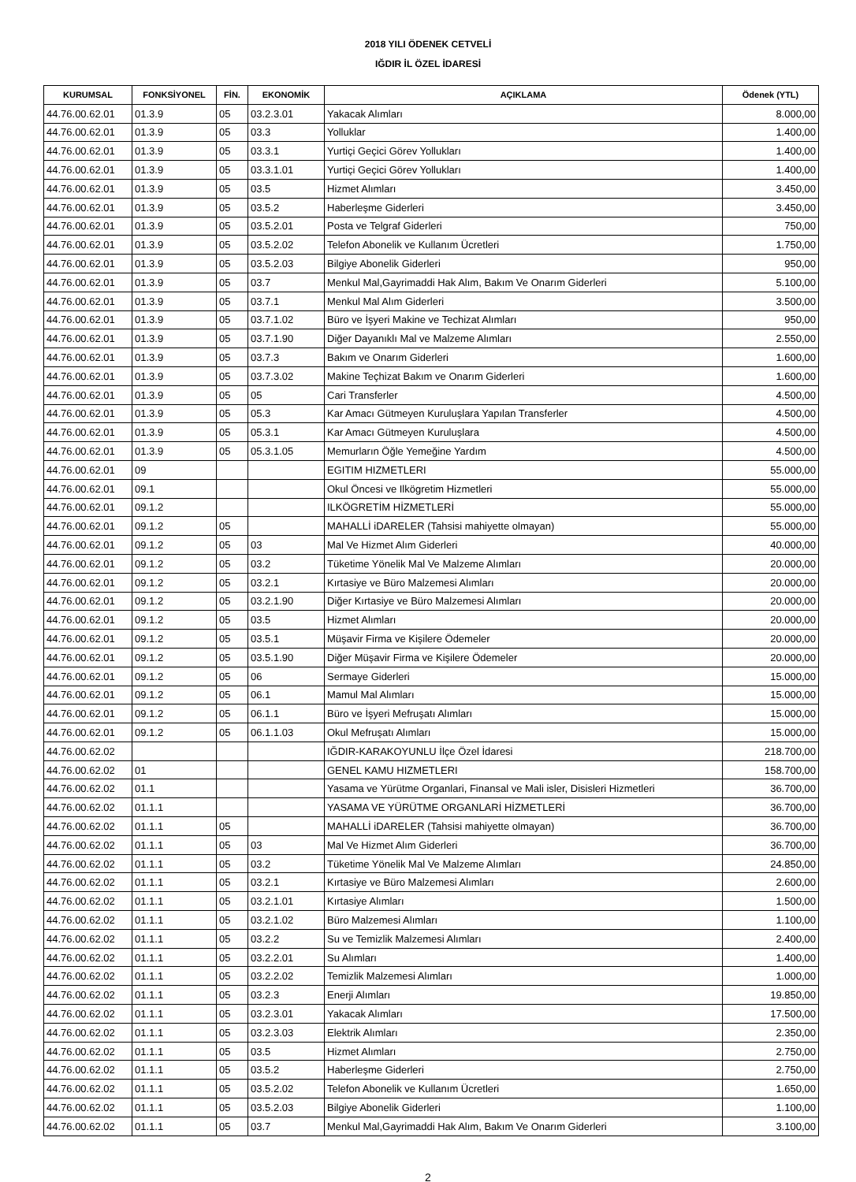2018 YILI ÖDENEK CETVELİ
IĞDIR İL ÖZEL İDARESİ
| KURUMSAL | FONKSİYONEL | FİN. | EKONOMİK | AÇIKLAMA | Ödenek (YTL) |
| --- | --- | --- | --- | --- | --- |
| 44.76.00.62.01 | 01.3.9 | 05 | 03.2.3.01 | Yakacak Alımları | 8.000,00 |
| 44.76.00.62.01 | 01.3.9 | 05 | 03.3 | Yolluklar | 1.400,00 |
| 44.76.00.62.01 | 01.3.9 | 05 | 03.3.1 | Yurtiçi Geçici Görev Yollukları | 1.400,00 |
| 44.76.00.62.01 | 01.3.9 | 05 | 03.3.1.01 | Yurtiçi Geçici Görev Yollukları | 1.400,00 |
| 44.76.00.62.01 | 01.3.9 | 05 | 03.5 | Hizmet Alımları | 3.450,00 |
| 44.76.00.62.01 | 01.3.9 | 05 | 03.5.2 | Haberleşme Giderleri | 3.450,00 |
| 44.76.00.62.01 | 01.3.9 | 05 | 03.5.2.01 | Posta ve Telgraf Giderleri | 750,00 |
| 44.76.00.62.01 | 01.3.9 | 05 | 03.5.2.02 | Telefon Abonelik ve Kullanım Ücretleri | 1.750,00 |
| 44.76.00.62.01 | 01.3.9 | 05 | 03.5.2.03 | Bilgiye Abonelik Giderleri | 950,00 |
| 44.76.00.62.01 | 01.3.9 | 05 | 03.7 | Menkul Mal,Gayrimaddi Hak Alım, Bakım Ve Onarım Giderleri | 5.100,00 |
| 44.76.00.62.01 | 01.3.9 | 05 | 03.7.1 | Menkul Mal Alım Giderleri | 3.500,00 |
| 44.76.00.62.01 | 01.3.9 | 05 | 03.7.1.02 | Büro ve İşyeri Makine ve Techizat Alımları | 950,00 |
| 44.76.00.62.01 | 01.3.9 | 05 | 03.7.1.90 | Diğer Dayanıklı Mal ve Malzeme Alımları | 2.550,00 |
| 44.76.00.62.01 | 01.3.9 | 05 | 03.7.3 | Bakım ve Onarım Giderleri | 1.600,00 |
| 44.76.00.62.01 | 01.3.9 | 05 | 03.7.3.02 | Makine Teçhizat Bakım ve Onarım Giderleri | 1.600,00 |
| 44.76.00.62.01 | 01.3.9 | 05 | 05 | Cari Transferler | 4.500,00 |
| 44.76.00.62.01 | 01.3.9 | 05 | 05.3 | Kar Amacı Gütmeyen Kuruluşlara Yapılan Transferler | 4.500,00 |
| 44.76.00.62.01 | 01.3.9 | 05 | 05.3.1 | Kar Amacı Gütmeyen Kuruluşlara | 4.500,00 |
| 44.76.00.62.01 | 01.3.9 | 05 | 05.3.1.05 | Memurların Öğle Yemeğine Yardım | 4.500,00 |
| 44.76.00.62.01 | 09 | | | EGITIM HIZMETLERI | 55.000,00 |
| 44.76.00.62.01 | 09.1 | | | Okul Öncesi ve Ilkögretim Hizmetleri | 55.000,00 |
| 44.76.00.62.01 | 09.1.2 | | | ILKÖGRETİM HİZMETLERİ | 55.000,00 |
| 44.76.00.62.01 | 09.1.2 | 05 | | MAHALLİ iDARELER (Tahsisi mahiyette olmayan) | 55.000,00 |
| 44.76.00.62.01 | 09.1.2 | 05 | 03 | Mal Ve Hizmet Alım Giderleri | 40.000,00 |
| 44.76.00.62.01 | 09.1.2 | 05 | 03.2 | Tüketime Yönelik Mal Ve Malzeme Alımları | 20.000,00 |
| 44.76.00.62.01 | 09.1.2 | 05 | 03.2.1 | Kırtasiye ve Büro Malzemesi Alımları | 20.000,00 |
| 44.76.00.62.01 | 09.1.2 | 05 | 03.2.1.90 | Diğer Kırtasiye ve Büro Malzemesi Alımları | 20.000,00 |
| 44.76.00.62.01 | 09.1.2 | 05 | 03.5 | Hizmet Alımları | 20.000,00 |
| 44.76.00.62.01 | 09.1.2 | 05 | 03.5.1 | Müşavir Firma ve Kişilere Ödemeler | 20.000,00 |
| 44.76.00.62.01 | 09.1.2 | 05 | 03.5.1.90 | Diğer Müşavir Firma ve Kişilere Ödemeler | 20.000,00 |
| 44.76.00.62.01 | 09.1.2 | 05 | 06 | Sermaye Giderleri | 15.000,00 |
| 44.76.00.62.01 | 09.1.2 | 05 | 06.1 | Mamul Mal Alımları | 15.000,00 |
| 44.76.00.62.01 | 09.1.2 | 05 | 06.1.1 | Büro ve İşyeri Mefruşatı Alımları | 15.000,00 |
| 44.76.00.62.01 | 09.1.2 | 05 | 06.1.1.03 | Okul Mefruşatı Alımları | 15.000,00 |
| 44.76.00.62.02 | | | | IĞDIR-KARAKOYUNLU İlçe Özel İdaresi | 218.700,00 |
| 44.76.00.62.02 | 01 | | | GENEL KAMU HIZMETLERI | 158.700,00 |
| 44.76.00.62.02 | 01.1 | | | Yasama ve Yürütme Organlari, Finansal ve Mali isler, Disisleri Hizmetleri | 36.700,00 |
| 44.76.00.62.02 | 01.1.1 | | | YASAMA VE YÜRÜTME ORGANLARİ HİZMETLERİ | 36.700,00 |
| 44.76.00.62.02 | 01.1.1 | 05 | | MAHALLİ iDARELER (Tahsisi mahiyette olmayan) | 36.700,00 |
| 44.76.00.62.02 | 01.1.1 | 05 | 03 | Mal Ve Hizmet Alım Giderleri | 36.700,00 |
| 44.76.00.62.02 | 01.1.1 | 05 | 03.2 | Tüketime Yönelik Mal Ve Malzeme Alımları | 24.850,00 |
| 44.76.00.62.02 | 01.1.1 | 05 | 03.2.1 | Kırtasiye ve Büro Malzemesi Alımları | 2.600,00 |
| 44.76.00.62.02 | 01.1.1 | 05 | 03.2.1.01 | Kırtasiye Alımları | 1.500,00 |
| 44.76.00.62.02 | 01.1.1 | 05 | 03.2.1.02 | Büro Malzemesi Alımları | 1.100,00 |
| 44.76.00.62.02 | 01.1.1 | 05 | 03.2.2 | Su ve Temizlik Malzemesi Alımları | 2.400,00 |
| 44.76.00.62.02 | 01.1.1 | 05 | 03.2.2.01 | Su Alımları | 1.400,00 |
| 44.76.00.62.02 | 01.1.1 | 05 | 03.2.2.02 | Temizlik Malzemesi Alımları | 1.000,00 |
| 44.76.00.62.02 | 01.1.1 | 05 | 03.2.3 | Enerji Alımları | 19.850,00 |
| 44.76.00.62.02 | 01.1.1 | 05 | 03.2.3.01 | Yakacak Alımları | 17.500,00 |
| 44.76.00.62.02 | 01.1.1 | 05 | 03.2.3.03 | Elektrik Alımları | 2.350,00 |
| 44.76.00.62.02 | 01.1.1 | 05 | 03.5 | Hizmet Alımları | 2.750,00 |
| 44.76.00.62.02 | 01.1.1 | 05 | 03.5.2 | Haberleşme Giderleri | 2.750,00 |
| 44.76.00.62.02 | 01.1.1 | 05 | 03.5.2.02 | Telefon Abonelik ve Kullanım Ücretleri | 1.650,00 |
| 44.76.00.62.02 | 01.1.1 | 05 | 03.5.2.03 | Bilgiye Abonelik Giderleri | 1.100,00 |
| 44.76.00.62.02 | 01.1.1 | 05 | 03.7 | Menkul Mal,Gayrimaddi Hak Alım, Bakım Ve Onarım Giderleri | 3.100,00 |
2